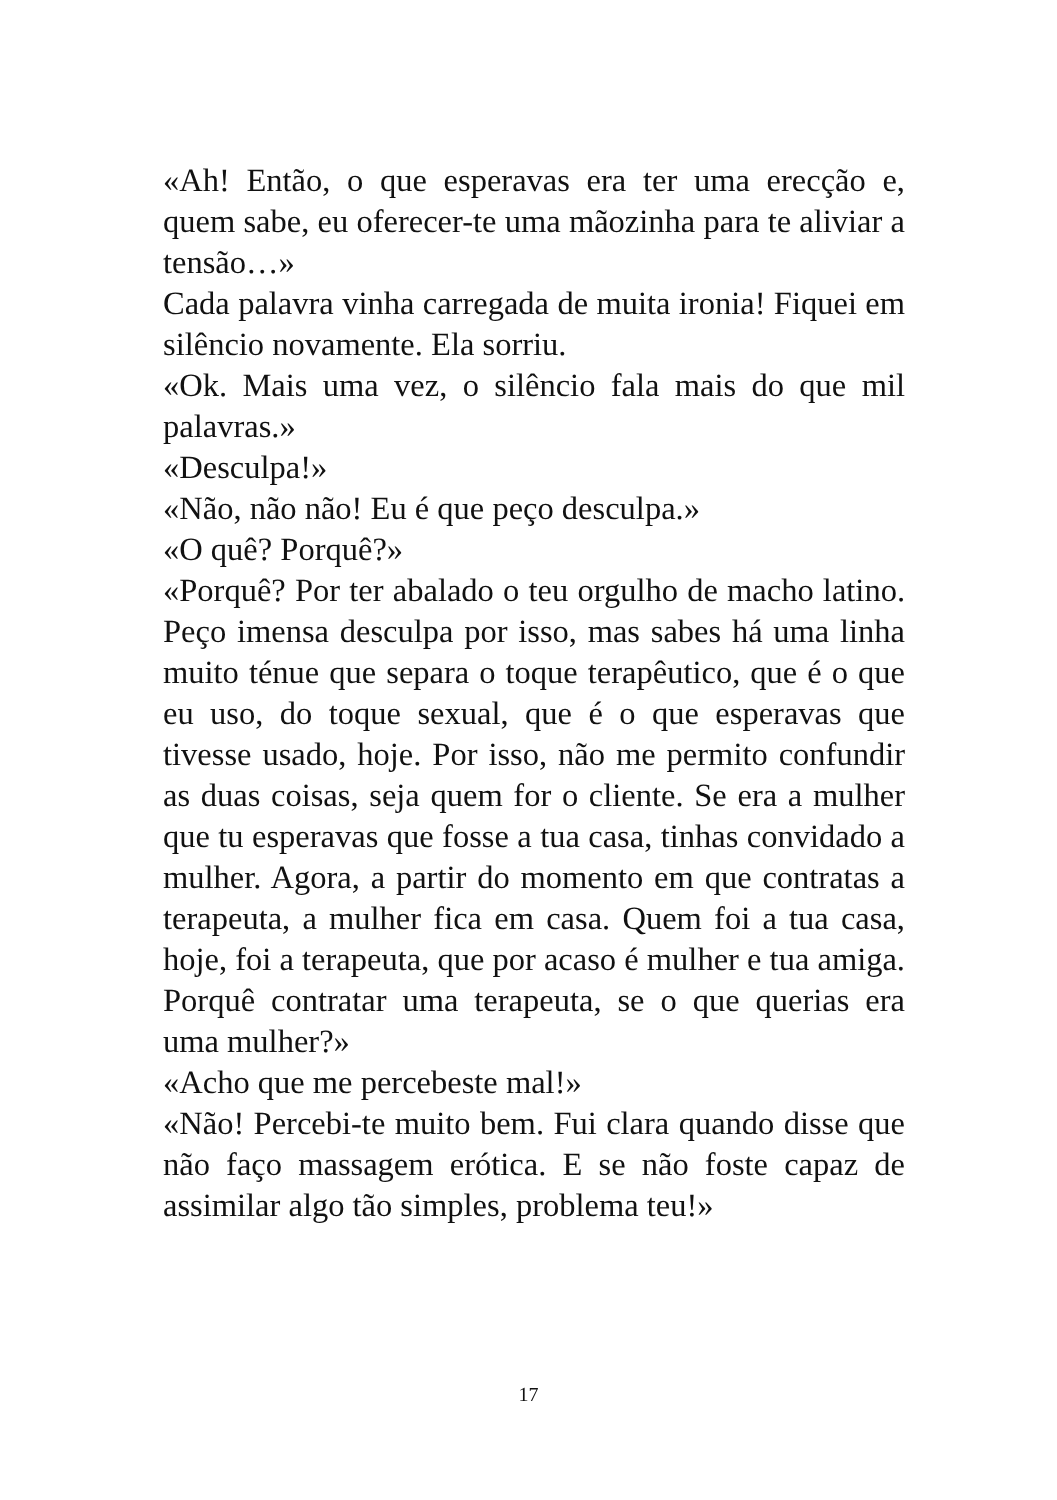«Ah! Então, o que esperavas era ter uma erecção e, quem sabe, eu oferecer-te uma mãozinha para te aliviar a tensão…»
Cada palavra vinha carregada de muita ironia! Fiquei em silêncio novamente. Ela sorriu.
«Ok. Mais uma vez, o silêncio fala mais do que mil palavras.»
«Desculpa!»
«Não, não não! Eu é que peço desculpa.»
«O quê? Porquê?»
«Porquê? Por ter abalado o teu orgulho de macho latino. Peço imensa desculpa por isso, mas sabes há uma linha muito ténue que separa o toque terapêutico, que é o que eu uso, do toque sexual, que é o que esperavas que tivesse usado, hoje. Por isso, não me permito confundir as duas coisas, seja quem for o cliente. Se era a mulher que tu esperavas que fosse a tua casa, tinhas convidado a mulher. Agora, a partir do momento em que contratas a terapeuta, a mulher fica em casa. Quem foi a tua casa, hoje, foi a terapeuta, que por acaso é mulher e tua amiga. Porquê contratar uma terapeuta, se o que querias era uma mulher?»
«Acho que me percebeste mal!»
«Não! Percebi-te muito bem. Fui clara quando disse que não faço massagem erótica. E se não foste capaz de assimilar algo tão simples, problema teu!»
17